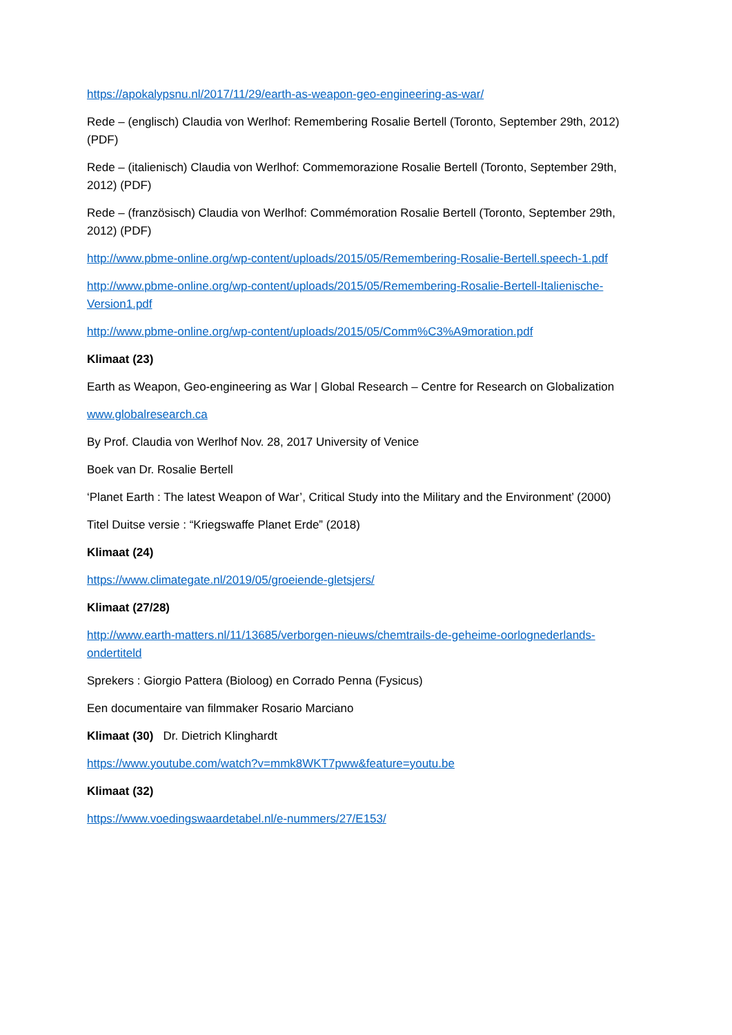https://apokalypsnu.nl/2017/11/29/earth-as-weapon-geo-engineering-as-war/
Rede – (englisch) Claudia von Werlhof: Remembering Rosalie Bertell (Toronto, September 29th, 2012) (PDF)
Rede – (italienisch) Claudia von Werlhof: Commemorazione Rosalie Bertell (Toronto, September 29th, 2012) (PDF)
Rede – (französisch) Claudia von Werlhof: Commémoration Rosalie Bertell (Toronto, September 29th, 2012) (PDF)
http://www.pbme-online.org/wp-content/uploads/2015/05/Remembering-Rosalie-Bertell.speech-1.pdf
http://www.pbme-online.org/wp-content/uploads/2015/05/Remembering-Rosalie-Bertell-Italienische-Version1.pdf
http://www.pbme-online.org/wp-content/uploads/2015/05/Comm%C3%A9moration.pdf
Klimaat (23)
Earth as Weapon, Geo-engineering as War | Global Research – Centre for Research on Globalization
www.globalresearch.ca
By Prof. Claudia von Werlhof Nov. 28, 2017 University of Venice
Boek van Dr. Rosalie Bertell
‘Planet Earth : The latest Weapon of War’, Critical Study into the Military and the Environment’ (2000)
Titel Duitse versie : “Kriegswaffe Planet Erde” (2018)
Klimaat (24)
https://www.climategate.nl/2019/05/groeiende-gletsjers/
Klimaat (27/28)
http://www.earth-matters.nl/11/13685/verborgen-nieuws/chemtrails-de-geheime-oorlognederlands-ondertiteld
Sprekers : Giorgio Pattera (Bioloog) en Corrado Penna (Fysicus)
Een documentaire van filmmaker Rosario Marciano
Klimaat (30) Dr. Dietrich Klinghardt
https://www.youtube.com/watch?v=mmk8WKT7pww&feature=youtu.be
Klimaat (32)
https://www.voedingswaardetabel.nl/e-nummers/27/E153/